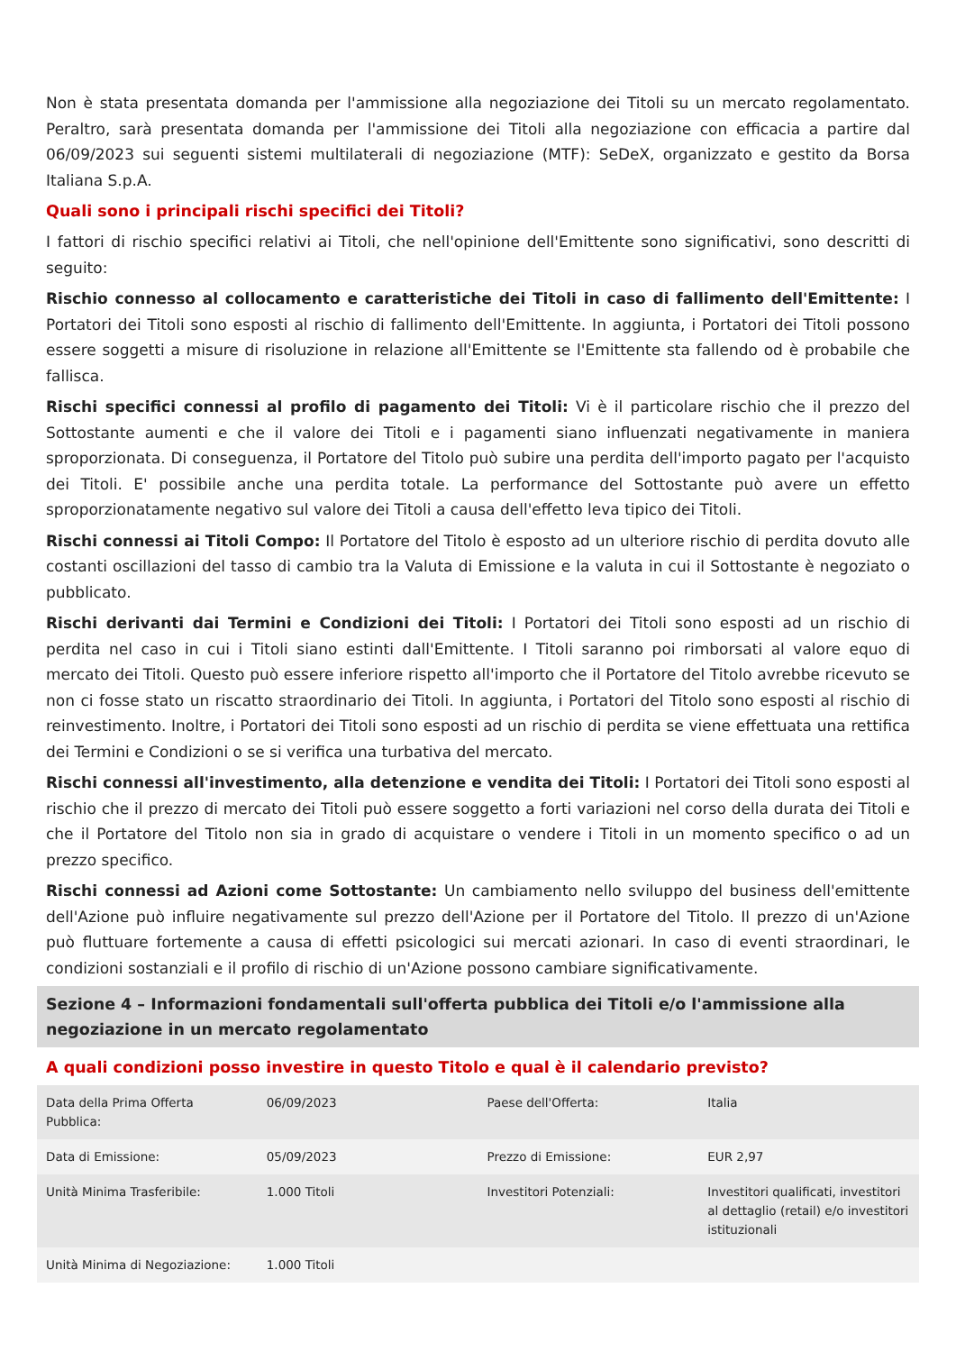Non è stata presentata domanda per l'ammissione alla negoziazione dei Titoli su un mercato regolamentato. Peraltro, sarà presentata domanda per l'ammissione dei Titoli alla negoziazione con efficacia a partire dal 06/09/2023 sui seguenti sistemi multilaterali di negoziazione (MTF): SeDeX, organizzato e gestito da Borsa Italiana S.p.A.
Quali sono i principali rischi specifici dei Titoli?
I fattori di rischio specifici relativi ai Titoli, che nell'opinione dell'Emittente sono significativi, sono descritti di seguito:
Rischio connesso al collocamento e caratteristiche dei Titoli in caso di fallimento dell'Emittente: I Portatori dei Titoli sono esposti al rischio di fallimento dell'Emittente. In aggiunta, i Portatori dei Titoli possono essere soggetti a misure di risoluzione in relazione all'Emittente se l'Emittente sta fallendo od è probabile che fallisca.
Rischi specifici connessi al profilo di pagamento dei Titoli: Vi è il particolare rischio che il prezzo del Sottostante aumenti e che il valore dei Titoli e i pagamenti siano influenzati negativamente in maniera sproporzionata. Di conseguenza, il Portatore del Titolo può subire una perdita dell'importo pagato per l'acquisto dei Titoli. E' possibile anche una perdita totale. La performance del Sottostante può avere un effetto sproporzionatamente negativo sul valore dei Titoli a causa dell'effetto leva tipico dei Titoli.
Rischi connessi ai Titoli Compo: Il Portatore del Titolo è esposto ad un ulteriore rischio di perdita dovuto alle costanti oscillazioni del tasso di cambio tra la Valuta di Emissione e la valuta in cui il Sottostante è negoziato o pubblicato.
Rischi derivanti dai Termini e Condizioni dei Titoli: I Portatori dei Titoli sono esposti ad un rischio di perdita nel caso in cui i Titoli siano estinti dall'Emittente. I Titoli saranno poi rimborsati al valore equo di mercato dei Titoli. Questo può essere inferiore rispetto all'importo che il Portatore del Titolo avrebbe ricevuto se non ci fosse stato un riscatto straordinario dei Titoli. In aggiunta, i Portatori del Titolo sono esposti al rischio di reinvestimento. Inoltre, i Portatori dei Titoli sono esposti ad un rischio di perdita se viene effettuata una rettifica dei Termini e Condizioni o se si verifica una turbativa del mercato.
Rischi connessi all'investimento, alla detenzione e vendita dei Titoli: I Portatori dei Titoli sono esposti al rischio che il prezzo di mercato dei Titoli può essere soggetto a forti variazioni nel corso della durata dei Titoli e che il Portatore del Titolo non sia in grado di acquistare o vendere i Titoli in un momento specifico o ad un prezzo specifico.
Rischi connessi ad Azioni come Sottostante: Un cambiamento nello sviluppo del business dell'emittente dell'Azione può influire negativamente sul prezzo dell'Azione per il Portatore del Titolo. Il prezzo di un'Azione può fluttuare fortemente a causa di effetti psicologici sui mercati azionari. In caso di eventi straordinari, le condizioni sostanziali e il profilo di rischio di un'Azione possono cambiare significativamente.
Sezione 4 – Informazioni fondamentali sull'offerta pubblica dei Titoli e/o l'ammissione alla negoziazione in un mercato regolamentato
A quali condizioni posso investire in questo Titolo e qual è il calendario previsto?
| Data della Prima Offerta Pubblica: | 06/09/2023 | Paese dell'Offerta: | Italia |
| Data di Emissione: | 05/09/2023 | Prezzo di Emissione: | EUR 2,97 |
| Unità Minima Trasferibile: | 1.000 Titoli | Investitori Potenziali: | Investitori qualificati, investitori al dettaglio (retail) e/o investitori istituzionali |
| Unità Minima di Negoziazione: | 1.000 Titoli | | |